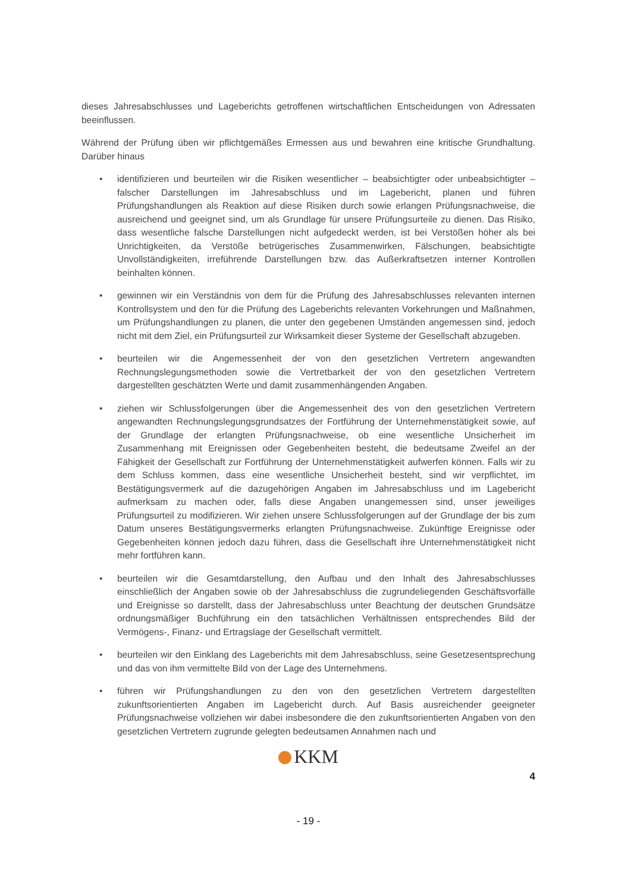dieses Jahresabschlusses und Lageberichts getroffenen wirtschaftlichen Entscheidungen von Adressaten beeinflussen.
Während der Prüfung üben wir pflichtgemäßes Ermessen aus und bewahren eine kritische Grundhaltung. Darüber hinaus
• identifizieren und beurteilen wir die Risiken wesentlicher – beabsichtigter oder unbeabsichtigter – falscher Darstellungen im Jahresabschluss und im Lagebericht, planen und führen Prüfungshandlungen als Reaktion auf diese Risiken durch sowie erlangen Prüfungsnachweise, die ausreichend und geeignet sind, um als Grundlage für unsere Prüfungsurteile zu dienen. Das Risiko, dass wesentliche falsche Darstellungen nicht aufgedeckt werden, ist bei Verstößen höher als bei Unrichtigkeiten, da Verstöße betrügerisches Zusammenwirken, Fälschungen, beabsichtigte Unvollständigkeiten, irreführende Darstellungen bzw. das Außerkraftsetzen interner Kontrollen beinhalten können.
• gewinnen wir ein Verständnis von dem für die Prüfung des Jahresabschlusses relevanten internen Kontrollsystem und den für die Prüfung des Lageberichts relevanten Vorkehrungen und Maßnahmen, um Prüfungshandlungen zu planen, die unter den gegebenen Umständen angemessen sind, jedoch nicht mit dem Ziel, ein Prüfungsurteil zur Wirksamkeit dieser Systeme der Gesellschaft abzugeben.
• beurteilen wir die Angemessenheit der von den gesetzlichen Vertretern angewandten Rechnungslegungsmethoden sowie die Vertretbarkeit der von den gesetzlichen Vertretern dargestellten geschätzten Werte und damit zusammenhängenden Angaben.
• ziehen wir Schlussfolgerungen über die Angemessenheit des von den gesetzlichen Vertretern angewandten Rechnungslegungsgrundsatzes der Fortführung der Unternehmenstätigkeit sowie, auf der Grundlage der erlangten Prüfungsnachweise, ob eine wesentliche Unsicherheit im Zusammenhang mit Ereignissen oder Gegebenheiten besteht, die bedeutsame Zweifel an der Fähigkeit der Gesellschaft zur Fortführung der Unternehmenstätigkeit aufwerfen können. Falls wir zu dem Schluss kommen, dass eine wesentliche Unsicherheit besteht, sind wir verpflichtet, im Bestätigungsvermerk auf die dazugehörigen Angaben im Jahresabschluss und im Lagebericht aufmerksam zu machen oder, falls diese Angaben unangemessen sind, unser jeweiliges Prüfungsurteil zu modifizieren. Wir ziehen unsere Schlussfolgerungen auf der Grundlage der bis zum Datum unseres Bestätigungsvermerks erlangten Prüfungsnachweise. Zukünftige Ereignisse oder Gegebenheiten können jedoch dazu führen, dass die Gesellschaft ihre Unternehmenstätigkeit nicht mehr fortführen kann.
• beurteilen wir die Gesamtdarstellung, den Aufbau und den Inhalt des Jahresabschlusses einschließlich der Angaben sowie ob der Jahresabschluss die zugrundeliegenden Geschäftsvorfälle und Ereignisse so darstellt, dass der Jahresabschluss unter Beachtung der deutschen Grundsätze ordnungsmäßiger Buchführung ein den tatsächlichen Verhältnissen entsprechendes Bild der Vermögens-, Finanz- und Ertragslage der Gesellschaft vermittelt.
• beurteilen wir den Einklang des Lageberichts mit dem Jahresabschluss, seine Gesetzesentsprechung und das von ihm vermittelte Bild von der Lage des Unternehmens.
• führen wir Prüfungshandlungen zu den von den gesetzlichen Vertretern dargestellten zukunftsorientierten Angaben im Lagebericht durch. Auf Basis ausreichender geeigneter Prüfungsnachweise vollziehen wir dabei insbesondere die den zukunftsorientierten Angaben von den gesetzlichen Vertretern zugrunde gelegten bedeutsamen Annahmen nach und
KKM
4
- 19 -